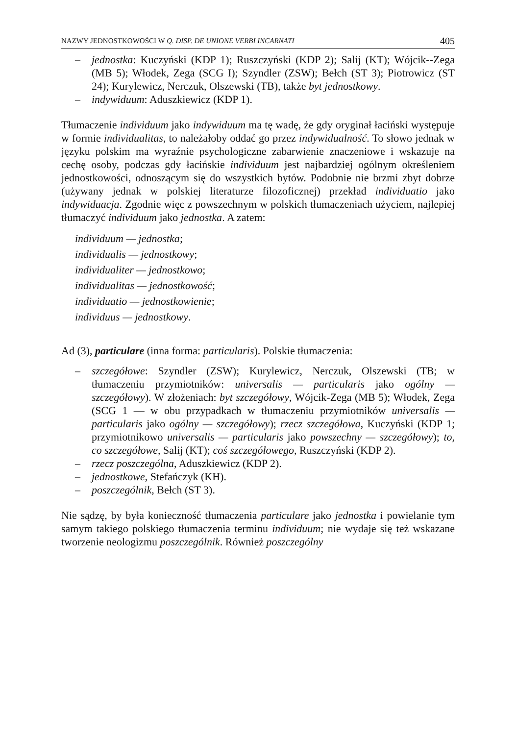NAZWY JEDNOSTKOWOŚCI W Q. DISP. DE UNIONE VERBI INCARNATI 405
– jednostka: Kuczyński (KDP 1); Ruszczyński (KDP 2); Salij (KT); Wójcik--Zega (MB 5); Włodek, Zega (SCG I); Szyndler (ZSW); Bełch (ST 3); Piotrowicz (ST 24); Kurylewicz, Nerczuk, Olszewski (TB), także byt jednostkowy.
– indywiduum: Aduszkiewicz (KDP 1).
Tłumaczenie individuum jako indywiduum ma tę wadę, że gdy oryginał łaciński występuje w formie individualitas, to należałoby oddać go przez indywidualność. To słowo jednak w języku polskim ma wyraźnie psychologiczne zabarwienie znaczeniowe i wskazuje na cechę osoby, podczas gdy łacińskie individuum jest najbardziej ogólnym określeniem jednostkowości, odnoszącym się do wszystkich bytów. Podobnie nie brzmi zbyt dobrze (używany jednak w polskiej literaturze filozoficznej) przekład individuatio jako indywiduacja. Zgodnie więc z powszechnym w polskich tłumaczeniach użyciem, najlepiej tłumaczyć individuum jako jednostka. A zatem:
individuum — jednostka;
individualis — jednostkowy;
individualiter — jednostkowo;
individualitas — jednostkowość;
individuatio — jednostkowienie;
individuus — jednostkowy.
Ad (3), particulare (inna forma: particularis). Polskie tłumaczenia:
– szczegółowe: Szyndler (ZSW); Kurylewicz, Nerczuk, Olszewski (TB; w tłumaczeniu przymiotników: universalis — particularis jako ogólny — szczegółowy). W złożeniach: byt szczegółowy, Wójcik-Zega (MB 5); Włodek, Zega (SCG 1 — w obu przypadkach w tłumaczeniu przymiotników universalis — particularis jako ogólny — szczegółowy); rzecz szczegółowa, Kuczyński (KDP 1; przymiotnikowo universalis — particularis jako powszechny — szczegółowy); to, co szczegółowe, Salij (KT); coś szczegółowego, Ruszczyński (KDP 2).
– rzecz poszczególna, Aduszkiewicz (KDP 2).
– jednostkowe, Stefańczyk (KH).
– poszczególnik, Bełch (ST 3).
Nie sądzę, by była konieczność tłumaczenia particulare jako jednostka i powielanie tym samym takiego polskiego tłumaczenia terminu individuum; nie wydaje się też wskazane tworzenie neologizmu poszczególnik. Również poszczególny